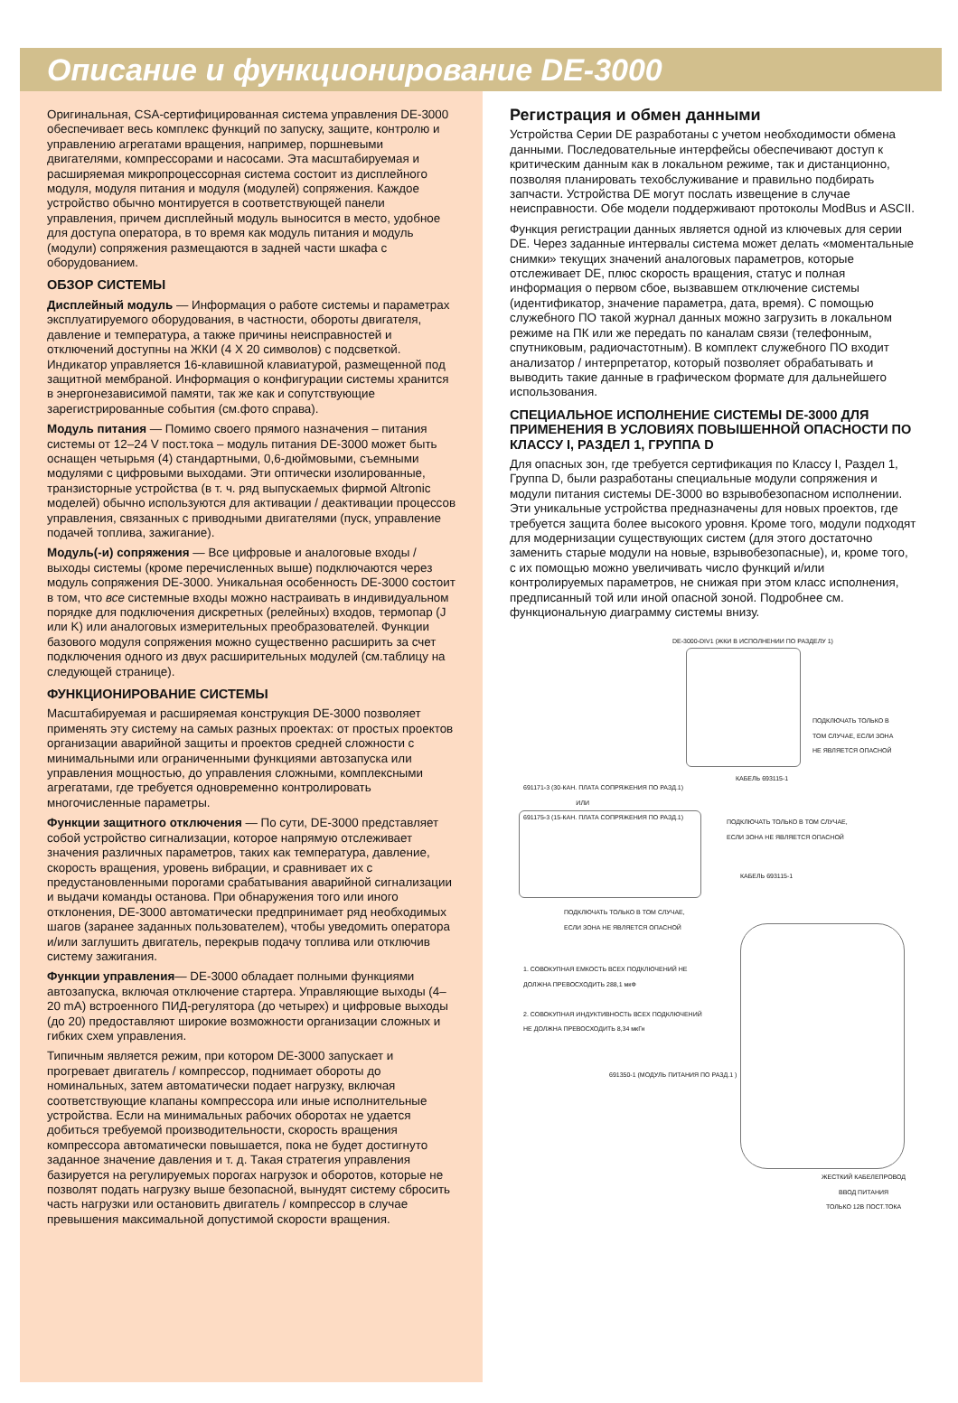Описание и функционирование DE-3000
Оригинальная, CSA-сертифицированная система управления DE-3000 обеспечивает весь комплекс функций по запуску, защите, контролю и управлению агрегатами вращения, например, поршневыми двигателями, компрессорами и насосами. Эта масштабируемая и расширяемая микропроцессорная система состоит из дисплейного модуля, модуля питания и модуля (модулей) сопряжения. Каждое устройство обычно монтируется в соответствующей панели управления, причем дисплейный модуль выносится в место, удобное для доступа оператора, в то время как модуль питания и модуль (модули) сопряжения размещаются в задней части шкафа с оборудованием.
ОБЗОР СИСТЕМЫ
Дисплейный модуль — Информация о работе системы и параметрах эксплуатируемого оборудования, в частности, обороты двигателя, давление и температура, а также причины неисправностей и отключений доступны на ЖКИ (4 X 20 символов) с подсветкой. Индикатор управляется 16-клавишной клавиатурой, размещенной под защитной мембраной. Информация о конфигурации системы хранится в энергонезависимой памяти, так же как и сопутствующие зарегистрированные события (см.фото справа).
Модуль питания — Помимо своего прямого назначения – питания системы от 12–24 V пост.тока – модуль питания DE-3000 может быть оснащен четырьмя (4) стандартными, 0,6-дюймовыми, съемными модулями с цифровыми выходами. Эти оптически изолированные, транзисторные устройства (в т. ч. ряд выпускаемых фирмой Altronic моделей) обычно используются для активации / деактивации процессов управления, связанных с приводными двигателями (пуск, управление подачей топлива, зажигание).
Модуль(-и) сопряжения — Все цифровые и аналоговые входы / выходы системы (кроме перечисленных выше) подключаются через модуль сопряжения DE-3000. Уникальная особенность DE-3000 состоит в том, что все системные входы можно настраивать в индивидуальном порядке для подключения дискретных (релейных) входов, термопар (J или K) или аналоговых измерительных преобразователей. Функции базового модуля сопряжения можно существенно расширить за счет подключения одного из двух расширительных модулей (см.таблицу на следующей странице).
ФУНКЦИОНИРОВАНИЕ СИСТЕМЫ
Масштабируемая и расширяемая конструкция DE-3000 позволяет применять эту систему на самых разных проектах: от простых проектов организации аварийной защиты и проектов средней сложности с минимальными или ограниченными функциями автозапуска или управления мощностью, до управления сложными, комплексными агрегатами, где требуется одновременно контролировать многочисленные параметры.
Функции защитного отключения — По сути, DE-3000 представляет собой устройство сигнализации, которое напрямую отслеживает значения различных параметров, таких как температура, давление, скорость вращения, уровень вибрации, и сравнивает их с предустановленными порогами срабатывания аварийной сигнализации и выдачи команды останова. При обнаружения того или иного отклонения, DE-3000 автоматически предпринимает ряд необходимых шагов (заранее заданных пользователем), чтобы уведомить оператора и/или заглушить двигатель, перекрыв подачу топлива или отключив систему зажигания.
Функции управления— DE-3000 обладает полными функциями автозапуска, включая отключение стартера. Управляющие выходы (4–20 mA) встроенного ПИД-регулятора (до четырех) и цифровые выходы (до 20) предоставляют широкие возможности организации сложных и гибких схем управления.
Типичным является режим, при котором DE-3000 запускает и прогревает двигатель / компрессор, поднимает обороты до номинальных, затем автоматически подает нагрузку, включая соответствующие клапаны компрессора или иные исполнительные устройства. Если на минимальных рабочих оборотах не удается добиться требуемой производительности, скорость вращения компрессора автоматически повышается, пока не будет достигнуто заданное значение давления и т. д. Такая стратегия управления базируется на регулируемых порогах нагрузок и оборотов, которые не позволят подать нагрузку выше безопасной, вынудят систему сбросить часть нагрузки или остановить двигатель / компрессор в случае превышения максимальной допустимой скорости вращения.
Регистрация и обмен данными
Устройства Серии DE разработаны с учетом необходимости обмена данными. Последовательные интерфейсы обеспечивают доступ к критическим данным как в локальном режиме, так и дистанционно, позволяя планировать техобслуживание и правильно подбирать запчасти. Устройства DE могут послать извещение в случае неисправности. Обе модели поддерживают протоколы ModBus и ASCII.
Функция регистрации данных является одной из ключевых для серии DE. Через заданные интервалы система может делать «моментальные снимки» текущих значений аналоговых параметров, которые отслеживает DE, плюс скорость вращения, статус и полная информация о первом сбое, вызвавшем отключение системы (идентификатор, значение параметра, дата, время). С помощью служебного ПО такой журнал данных можно загрузить в локальном режиме на ПК или же передать по каналам связи (телефонным, спутниковым, радиочастотным). В комплект служебного ПО входит анализатор / интерпретатор, который позволяет обрабатывать и выводить такие данные в графическом формате для дальнейшего использования.
СПЕЦИАЛЬНОЕ ИСПОЛНЕНИЕ СИСТЕМЫ DE-3000 ДЛЯ ПРИМЕНЕНИЯ В УСЛОВИЯХ ПОВЫШЕННОЙ ОПАСНОСТИ ПО КЛАССУ I, РАЗДЕЛ 1, ГРУППА D
Для опасных зон, где требуется сертификация по Классу I, Раздел 1, Группа D, были разработаны специальные модули сопряжения и модули питания системы DE-3000 во взрывобезопасном исполнении. Эти уникальные устройства предназначены для новых проектов, где требуется защита более высокого уровня. Кроме того, модули подходят для модернизации существующих систем (для этого достаточно заменить старые модули на новые, взрывобезопасные), и, кроме того, с их помощью можно увеличивать число функций и/или контролируемых параметров, не снижая при этом класс исполнения, предписанный той или иной опасной зоной. Подробнее см. функциональную диаграмму системы внизу.
DE-3000-DIV1 (ЖКИ В ИСПОЛНЕНИИ ПО РАЗДЕЛУ 1)
ПОДКЛЮЧАТЬ ТОЛЬКО В
ТОМ СЛУЧАЕ, ЕСЛИ ЗОНА
НЕ ЯВЛЯЕТСЯ ОПАСНОЙ
КАБЕЛЬ 693115-1
691171-3 (30-КАН. ПЛАТА СОПРЯЖЕНИЯ ПО РАЗД.1)
ИЛИ
691175-3 (15-КАН. ПЛАТА СОПРЯЖЕНИЯ ПО РАЗД.1)
ПОДКЛЮЧАТЬ ТОЛЬКО В ТОМ СЛУЧАЕ,
ЕСЛИ ЗОНА НЕ ЯВЛЯЕТСЯ ОПАСНОЙ
КАБЕЛЬ 693115-1
ПОДКЛЮЧАТЬ ТОЛЬКО В ТОМ СЛУЧАЕ,
ЕСЛИ ЗОНА НЕ ЯВЛЯЕТСЯ ОПАСНОЙ
1. СОВОКУПНАЯ ЕМКОСТЬ ВСЕХ ПОДКЛЮЧЕНИЙ НЕ
ДОЛЖНА ПРЕВОСХОДИТЬ 288,1 мкФ
2. СОВОКУПНАЯ ИНДУКТИВНОСТЬ ВСЕХ ПОДКЛЮЧЕНИЙ
НЕ ДОЛЖНА ПРЕВОСХОДИТЬ 8,34 мкГн
691350-1 (МОДУЛЬ ПИТАНИЯ ПО РАЗД.1 )
ЖЕСТКИЙ КАБЕЛЕПРОВОД
ВВОД ПИТАНИЯ
ТОЛЬКО 12В ПОСТ.ТОКА